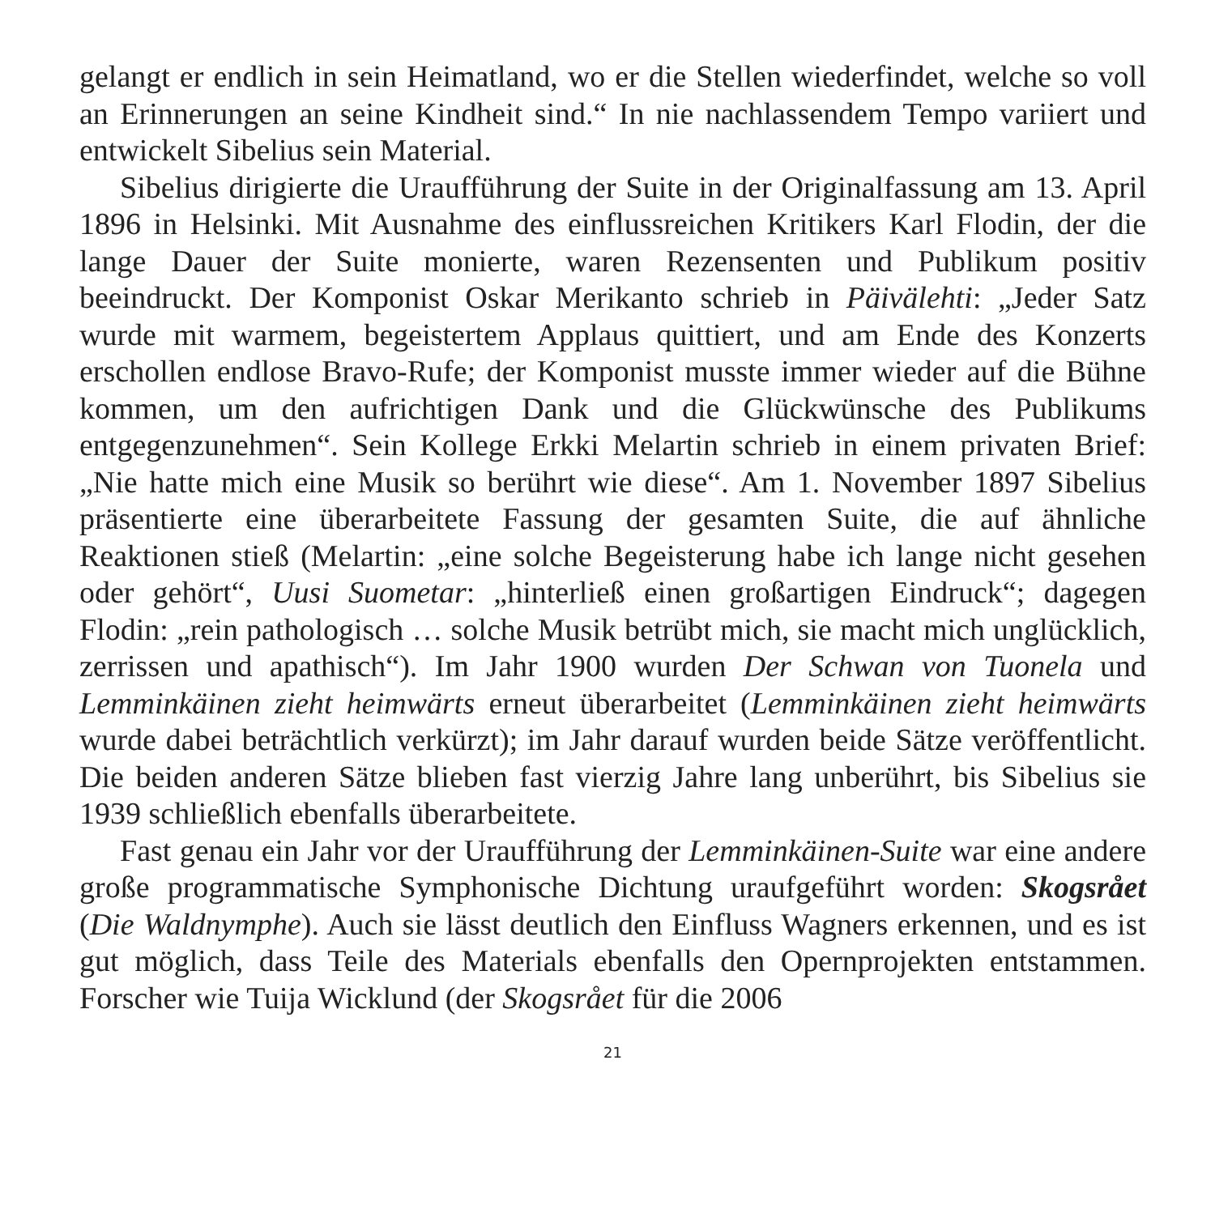gelangt er endlich in sein Heimatland, wo er die Stellen wiederfindet, welche so voll an Erinnerungen an seine Kindheit sind.“ In nie nachlassendem Tempo variiert und entwickelt Sibelius sein Material.
Sibelius dirigierte die Uraufführung der Suite in der Originalfassung am 13. April 1896 in Helsinki. Mit Ausnahme des einflussreichen Kritikers Karl Flodin, der die lange Dauer der Suite monierte, waren Rezensenten und Publikum positiv beeindruckt. Der Komponist Oskar Merikanto schrieb in Päivälehti: „Jeder Satz wurde mit warmem, begeistertem Applaus quittiert, und am Ende des Konzerts erschollen endlose Bravo-Rufe; der Komponist musste immer wieder auf die Bühne kommen, um den aufrichtigen Dank und die Glückwünsche des Publikums entgegenzunehmen“. Sein Kollege Erkki Melartin schrieb in einem privaten Brief: „Nie hatte mich eine Musik so berührt wie diese“. Am 1. November 1897 Sibelius präsentierte eine überarbeitete Fassung der gesamten Suite, die auf ähnliche Reaktionen stieß (Melartin: „eine solche Begeisterung habe ich lange nicht gesehen oder gehört“, Uusi Suometar: „hinterließ einen großartigen Eindruck“; dagegen Flodin: „rein pathologisch … solche Musik betrübt mich, sie macht mich unglücklich, zerrissen und apathisch“). Im Jahr 1900 wurden Der Schwan von Tuonela und Lemminkäinen zieht heimwärts erneut überarbeitet (Lemminkäinen zieht heimwärts wurde dabei beträchtlich verkürzt); im Jahr darauf wurden beide Sätze veröffentlicht. Die beiden anderen Sätze blieben fast vierzig Jahre lang unberührt, bis Sibelius sie 1939 schließlich ebenfalls überarbeitete.
Fast genau ein Jahr vor der Uraufführung der Lemminkäinen-Suite war eine andere große programmatische Symphonische Dichtung uraufgeführt worden: Skogsrået (Die Waldnymphe). Auch sie lässt deutlich den Einfluss Wagners erkennen, und es ist gut möglich, dass Teile des Materials ebenfalls den Opernprojekten entstammen. Forscher wie Tuija Wicklund (der Skogsrået für die 2006
21